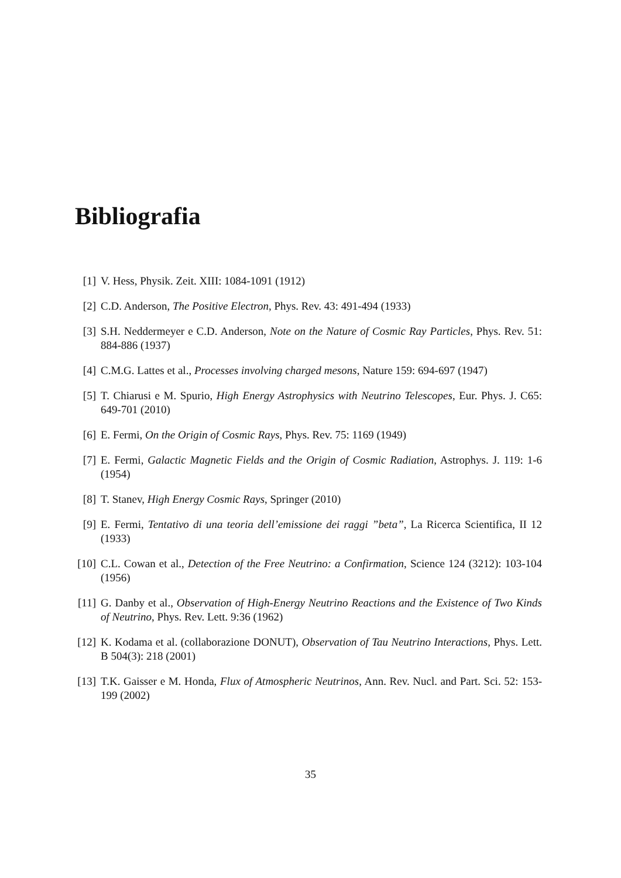Bibliografia
[1] V. Hess, Physik. Zeit. XIII: 1084-1091 (1912)
[2] C.D. Anderson, The Positive Electron, Phys. Rev. 43: 491-494 (1933)
[3] S.H. Neddermeyer e C.D. Anderson, Note on the Nature of Cosmic Ray Particles, Phys. Rev. 51: 884-886 (1937)
[4] C.M.G. Lattes et al., Processes involving charged mesons, Nature 159: 694-697 (1947)
[5] T. Chiarusi e M. Spurio, High Energy Astrophysics with Neutrino Telescopes, Eur. Phys. J. C65: 649-701 (2010)
[6] E. Fermi, On the Origin of Cosmic Rays, Phys. Rev. 75: 1169 (1949)
[7] E. Fermi, Galactic Magnetic Fields and the Origin of Cosmic Radiation, Astrophys. J. 119: 1-6 (1954)
[8] T. Stanev, High Energy Cosmic Rays, Springer (2010)
[9] E. Fermi, Tentativo di una teoria dell’emissione dei raggi ”beta”, La Ricerca Scientifica, II 12 (1933)
[10] C.L. Cowan et al., Detection of the Free Neutrino: a Confirmation, Science 124 (3212): 103-104 (1956)
[11] G. Danby et al., Observation of High-Energy Neutrino Reactions and the Existence of Two Kinds of Neutrino, Phys. Rev. Lett. 9:36 (1962)
[12] K. Kodama et al. (collaborazione DONUT), Observation of Tau Neutrino Interactions, Phys. Lett. B 504(3): 218 (2001)
[13] T.K. Gaisser e M. Honda, Flux of Atmospheric Neutrinos, Ann. Rev. Nucl. and Part. Sci. 52: 153-199 (2002)
35